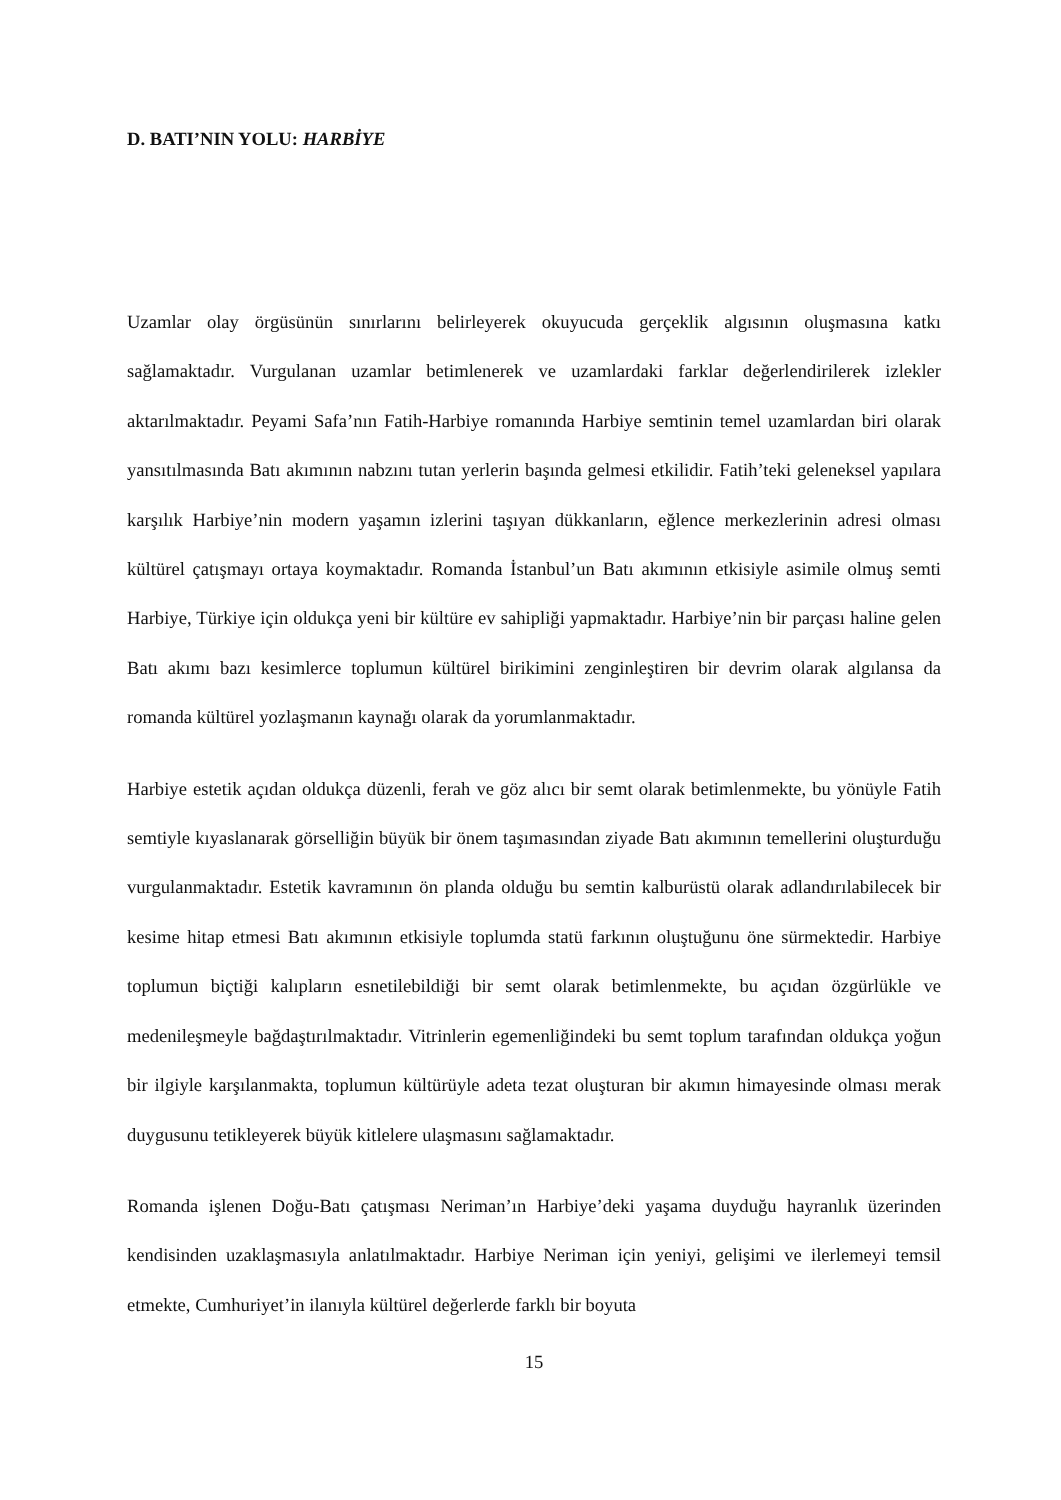D. BATI’NIN YOLU: HARBİYE
Uzamlar olay örgüsünün sınırlarını belirleyerek okuyucuda gerçeklik algısının oluşmasına katkı sağlamaktadır. Vurgulanan uzamlar betimlenerek ve uzamlardaki farklar değerlendirilerek izlekler aktarılmaktadır. Peyami Safa’nın Fatih-Harbiye romanında Harbiye semtinin temel uzamlardan biri olarak yansıtılmasında Batı akımının nabzını tutan yerlerin başında gelmesi etkilidir. Fatih’teki geleneksel yapılara karşılık Harbiye’nin modern yaşamın izlerini taşıyan dükkanların, eğlence merkezlerinin adresi olması kültürel çatışmayı ortaya koymaktadır. Romanda İstanbul’un Batı akımının etkisiyle asimile olmuş semti Harbiye, Türkiye için oldukça yeni bir kültüre ev sahipliği yapmaktadır. Harbiye’nin bir parçası haline gelen Batı akımı bazı kesimlerce toplumun kültürel birikimini zenginleştiren bir devrim olarak algılansa da romanda kültürel yozlaşmanın kaynağı olarak da yorumlanmaktadır.
Harbiye estetik açıdan oldukça düzenli, ferah ve göz alıcı bir semt olarak betimlenmekte, bu yönüyle Fatih semtiyle kıyaslanarak görselliğin büyük bir önem taşımasından ziyade Batı akımının temellerini oluşturduğu vurgulanmaktadır. Estetik kavramının ön planda olduğu bu semtin kalburüstü olarak adlandırılabilecek bir kesime hitap etmesi Batı akımının etkisiyle toplumda statü farkının oluştuğunu öne sürmektedir. Harbiye toplumun biçtiği kalıpların esnetilebildiği bir semt olarak betimlenmekte, bu açıdan özgürlükle ve medenileşmeyle bağdaştırılmaktadır. Vitrinlerin egemenliğindeki bu semt toplum tarafından oldukça yoğun bir ilgiyle karşılanmakta, toplumun kültürüyle adeta tezat oluşturan bir akımın himayesinde olması merak duygusunu tetikleyerek büyük kitlelere ulaşmasını sağlamaktadır.
Romanda işlenen Doğu-Batı çatışması Neriman’ın Harbiye’deki yaşama duyduğu hayranlık üzerinden kendisinden uzaklaşmasıyla anlatılmaktadır. Harbiye Neriman için yeniyi, gelişimi ve ilerlemeyi temsil etmekte, Cumhuriyet’in ilanıyla kültürel değerlerde farklı bir boyuta
15